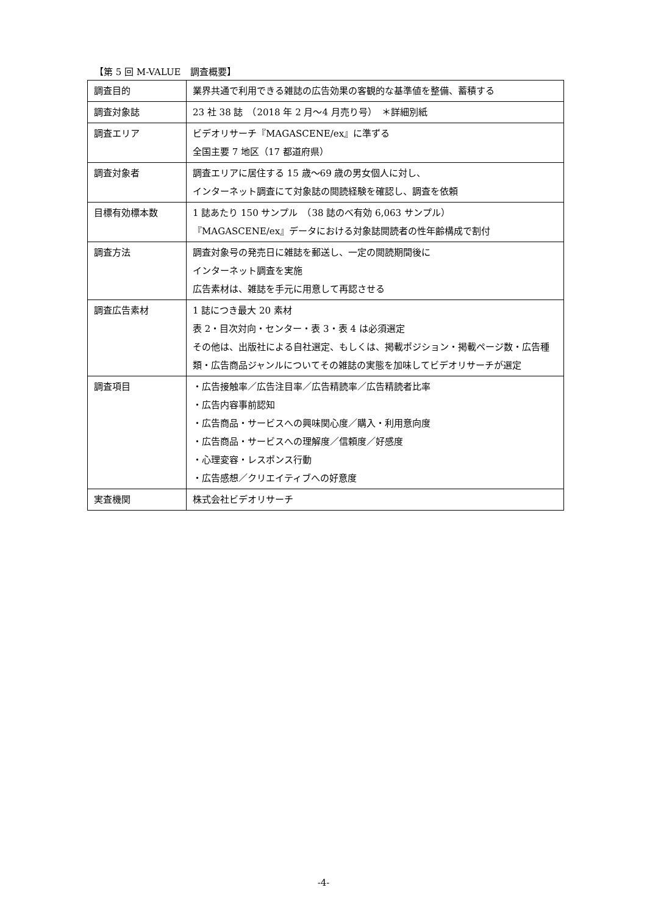【第 5 回 M-VALUE　調査概要】
| 調査目的 | 業界共通で利用できる雑誌の広告効果の客観的な基準値を整備、蓄積する |
| 調査対象誌 | 23 社 38 誌 （2018 年 2 月～4 月売り号） ＊詳細別紙 |
| 調査エリア | ビデオリサーチ『MAGASCENE/ex』に準ずる 全国主要 7 地区（17 都道府県） |
| 調査対象者 | 調査エリアに居住する 15 歳～69 歳の男女個人に対し、 インターネット調査にて対象誌の閲読経験を確認し、調査を依頼 |
| 目標有効標本数 | 1 誌あたり 150 サンプル （38 誌のべ有効 6,063 サンプル） 『MAGASCENE/ex』データにおける対象誌閲読者の性年齢構成で割付 |
| 調査方法 | 調査対象号の発売日に雑誌を郵送し、一定の閲読期間後に インターネット調査を実施 広告素材は、雑誌を手元に用意して再認させる |
| 調査広告素材 | 1 誌につき最大 20 素材 表 2・目次対向・センター・表 3・表 4 は必須選定 その他は、出版社による自社選定、もしくは、掲載ポジション・掲載ページ数・広告種類・広告商品ジャンルについてその雑誌の実態を加味してビデオリサーチが選定 |
| 調査項目 | ・広告接触率／広告注目率／広告精読率／広告精読者比率 ・広告内容事前認知 ・広告商品・サービスへの興味関心度／購入・利用意向度 ・広告商品・サービスへの理解度／信頼度／好感度 ・心理変容・レスポンス行動 ・広告感想／クリエイティブへの好意度 |
| 実査機関 | 株式会社ビデオリサーチ |
-4-